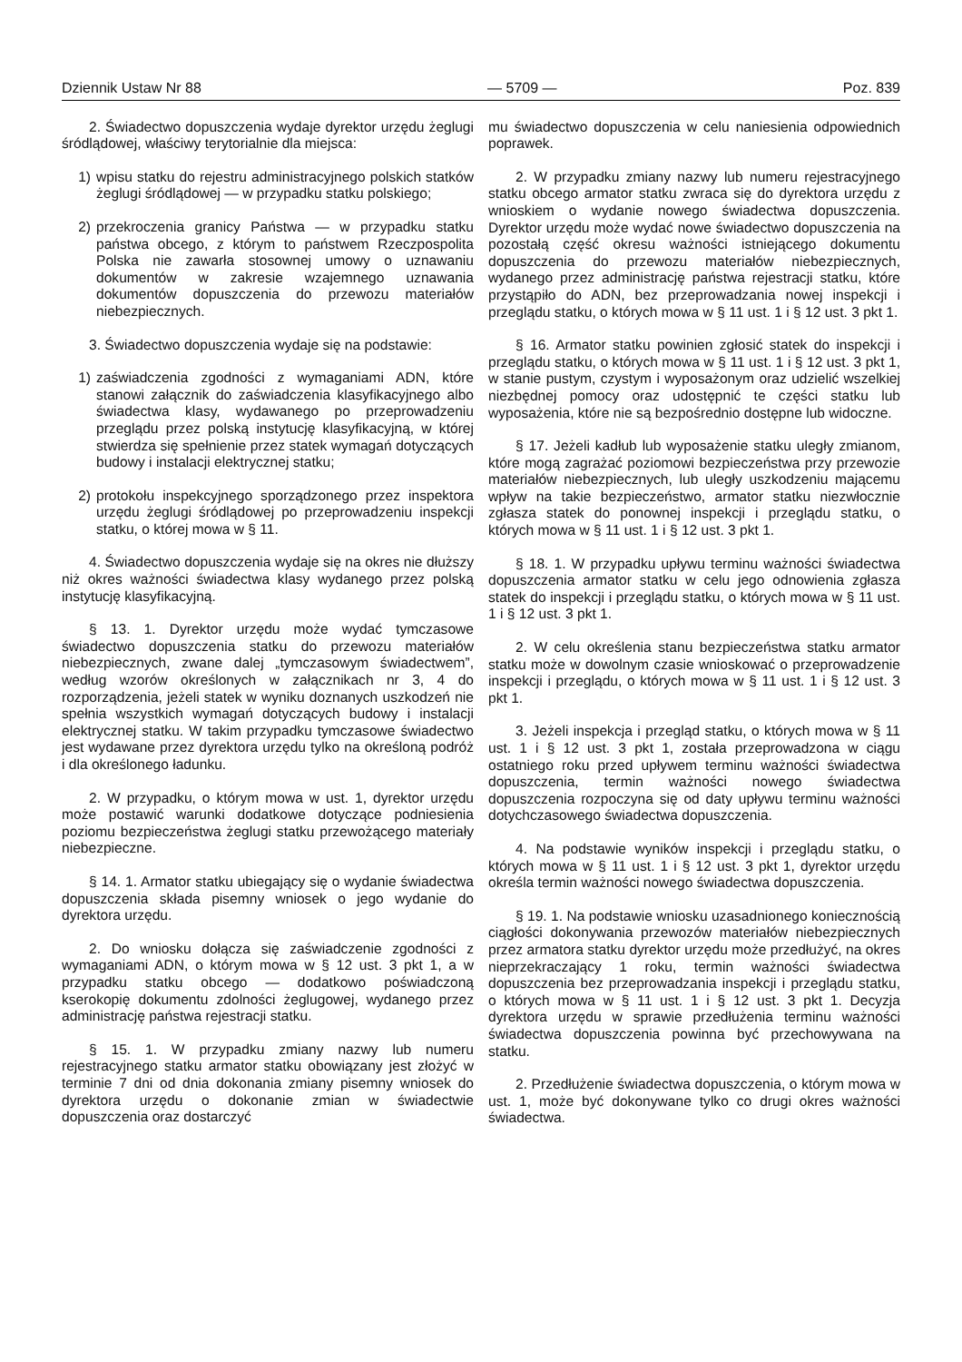Dziennik Ustaw Nr 88 — 5709 — Poz. 839
2. Świadectwo dopuszczenia wydaje dyrektor urzędu żeglugi śródlądowej, właściwy terytorialnie dla miejsca:
1) wpisu statku do rejestru administracyjnego polskich statków żeglugi śródlądowej — w przypadku statku polskiego;
2) przekroczenia granicy Państwa — w przypadku statku państwa obcego, z którym to państwem Rzeczpospolita Polska nie zawarła stosownej umowy o uznawaniu dokumentów w zakresie wzajemnego uznawania dokumentów dopuszczenia do przewozu materiałów niebezpiecznych.
3. Świadectwo dopuszczenia wydaje się na podstawie:
1) zaświadczenia zgodności z wymaganiami ADN, które stanowi załącznik do zaświadczenia klasyfikacyjnego albo świadectwa klasy, wydawanego po przeprowadzeniu przeglądu przez polską instytucję klasyfikacyjną, w której stwierdza się spełnienie przez statek wymagań dotyczących budowy i instalacji elektrycznej statku;
2) protokołu inspekcyjnego sporządzonego przez inspektora urzędu żeglugi śródlądowej po przeprowadzeniu inspekcji statku, o której mowa w § 11.
4. Świadectwo dopuszczenia wydaje się na okres nie dłuższy niż okres ważności świadectwa klasy wydanego przez polską instytucję klasyfikacyjną.
§ 13. 1. Dyrektor urzędu może wydać tymczasowe świadectwo dopuszczenia statku do przewozu materiałów niebezpiecznych, zwane dalej „tymczasowym świadectwem”, według wzorów określonych w załącznikach nr 3, 4 do rozporządzenia, jeżeli statek w wyniku doznanych uszkodzeń nie spełnia wszystkich wymagań dotyczących budowy i instalacji elektrycznej statku. W takim przypadku tymczasowe świadectwo jest wydawane przez dyrektora urzędu tylko na określoną podróż i dla określonego ładunku.
2. W przypadku, o którym mowa w ust. 1, dyrektor urzędu może postawić warunki dodatkowe dotyczące podniesienia poziomu bezpieczeństwa żeglugi statku przewożącego materiały niebezpieczne.
§ 14. 1. Armator statku ubiegający się o wydanie świadectwa dopuszczenia składa pisemny wniosek o jego wydanie do dyrektora urzędu.
2. Do wniosku dołącza się zaświadczenie zgodności z wymaganiami ADN, o którym mowa w § 12 ust. 3 pkt 1, a w przypadku statku obcego — dodatkowo poświadczoną kserokopię dokumentu zdolności żeglugowej, wydanego przez administrację państwa rejestracji statku.
§ 15. 1. W przypadku zmiany nazwy lub numeru rejestracyjnego statku armator statku obowiązany jest złożyć w terminie 7 dni od dnia dokonania zmiany pisemny wniosek do dyrektora urzędu o dokonanie zmian w świadectwie dopuszczenia oraz dostarczyć
mu świadectwo dopuszczenia w celu naniesienia odpowiednich poprawek.
2. W przypadku zmiany nazwy lub numeru rejestracyjnego statku obcego armator statku zwraca się do dyrektora urzędu z wnioskiem o wydanie nowego świadectwa dopuszczenia. Dyrektor urzędu może wydać nowe świadectwo dopuszczenia na pozostałą część okresu ważności istniejącego dokumentu dopuszczenia do przewozu materiałów niebezpiecznych, wydanego przez administrację państwa rejestracji statku, które przystąpiło do ADN, bez przeprowadzania nowej inspekcji i przeglądu statku, o których mowa w § 11 ust. 1 i § 12 ust. 3 pkt 1.
§ 16. Armator statku powinien zgłosić statek do inspekcji i przeglądu statku, o których mowa w § 11 ust. 1 i § 12 ust. 3 pkt 1, w stanie pustym, czystym i wyposażonym oraz udzielić wszelkiej niezbędnej pomocy oraz udostępnić te części statku lub wyposażenia, które nie są bezpośrednio dostępne lub widoczne.
§ 17. Jeżeli kadłub lub wyposażenie statku uległy zmianom, które mogą zagrażać poziomowi bezpieczeństwa przy przewozie materiałów niebezpiecznych, lub uległy uszkodzeniu mającemu wpływ na takie bezpieczeństwo, armator statku niezwłocznie zgłasza statek do ponownej inspekcji i przeglądu statku, o których mowa w § 11 ust. 1 i § 12 ust. 3 pkt 1.
§ 18. 1. W przypadku upływu terminu ważności świadectwa dopuszczenia armator statku w celu jego odnowienia zgłasza statek do inspekcji i przeglądu statku, o których mowa w § 11 ust. 1 i § 12 ust. 3 pkt 1.
2. W celu określenia stanu bezpieczeństwa statku armator statku może w dowolnym czasie wnioskować o przeprowadzenie inspekcji i przeglądu, o których mowa w § 11 ust. 1 i § 12 ust. 3 pkt 1.
3. Jeżeli inspekcja i przegląd statku, o których mowa w § 11 ust. 1 i § 12 ust. 3 pkt 1, została przeprowadzona w ciągu ostatniego roku przed upływem terminu ważności świadectwa dopuszczenia, termin ważności nowego świadectwa dopuszczenia rozpoczyna się od daty upływu terminu ważności dotychczasowego świadectwa dopuszczenia.
4. Na podstawie wyników inspekcji i przeglądu statku, o których mowa w § 11 ust. 1 i § 12 ust. 3 pkt 1, dyrektor urzędu określa termin ważności nowego świadectwa dopuszczenia.
§ 19. 1. Na podstawie wniosku uzasadnionego koniecznością ciągłości dokonywania przewozów materiałów niebezpiecznych przez armatora statku dyrektor urzędu może przedłużyć, na okres nieprzekraczający 1 roku, termin ważności świadectwa dopuszczenia bez przeprowadzania inspekcji i przeglądu statku, o których mowa w § 11 ust. 1 i § 12 ust. 3 pkt 1. Decyzja dyrektora urzędu w sprawie przedłużenia terminu ważności świadectwa dopuszczenia powinna być przechowywana na statku.
2. Przedłużenie świadectwa dopuszczenia, o którym mowa w ust. 1, może być dokonywane tylko co drugi okres ważności świadectwa.